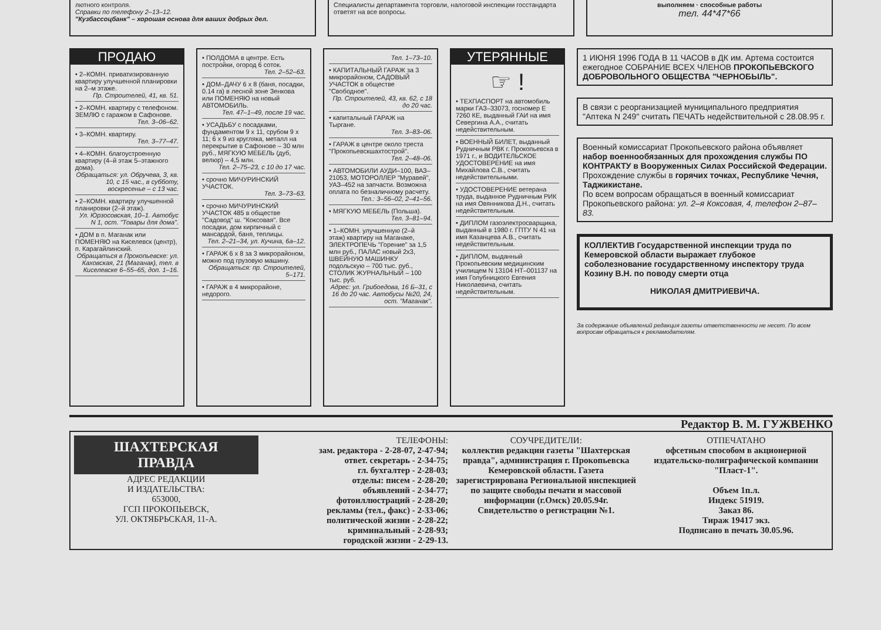лютного контроля.
Справки по телефону 2–13–12.
"Кузбассоцбанк" – хорошая основа для ваших добрых дел.
Специалисты департамента торговли, налоговой инспекции госстандарта ответят на все вопросы.
выполняем · способные работы
тел. 44*47*66
ПРОДАЮ
• 2–КОМН. приватизированную квартиру улучшенной планировки на 2–м этаже.
Пр. Строителей, 41, кв. 51.
• 2–КОМН. квартиру с телефоном. ЗЕМЛЮ с гаражом в Сафонове.
Тел. 3–06–62.
• 3–КОМН. квартиру.
Тел. 3–77–47.
• 4–КОМН. благоустроенную квартиру (4–й этаж 5–этажного дома).
Обращаться: ул. Обручева, 3, кв. 10, с 15 час., в субботу, воскресенье – с 13 час.
• 2–КОМН. квартиру улучшенной планировки (2–й этаж).
Ул. Юрзосовская, 10–1. Автобус N 1, ост. "Товары для дома".
• ДОМ в п. Маганак или ПОМЕНЯЮ на Киселевск (центр), п. Карагайлинский.
Обращаться в Прокопьевске: ул. Каховская, 21 (Маганак), тел. в Киселевске 6–55–65, доп. 1–16.
• ПОЛДОМА в центре. Есть постройки, огород 6 соток.
Тел. 2–52–63.
• ДОМ–ДАЧУ 6 х 8 (баня, посадки, 0.14 га) в лесной зоне Зенкова или ПОМЕНЯЮ на новый АВТОМОБИЛЬ.
Тел. 47–1–49, после 19 час.
• УСАДЬБУ с посадками, фундаментом 9 х 11, срубом 9 х 11; 6 х 9 из кругляка, металл на перекрытие в Сафонове – 30 млн руб., МЯГКУЮ МЕБЕЛЬ (дуб, велюр) – 4,5 млн.
Тел. 2–75–23, с 10 до 17 час.
• срочно МИЧУРИНСКИЙ УЧАСТОК.
Тел. 3–73–63.
• срочно МИЧУРИНСКИЙ УЧАСТОК 485 в обществе "Садовод" ш. "Коксовая". Все посадки, дом кирпичный с мансардой, баня, теплицы.
Тел. 2–21–34, ул. Кучина, 6а–12.
• ГАРАЖ 6 х 8 за 3 микрорайоном, можно под грузовую машину.
Обращаться: пр. Строителей, 5–171.
• ГАРАЖ в 4 микрорайоне, недорого.
Тел. 1–73–10.
• КАПИТАЛЬНЫЙ ГАРАЖ за 3 микрорайоном, САДОВЫЙ УЧАСТОК в обществе "Свободное".
Пр. Строителей, 43, кв. 62, с 18 до 20 час.
• капитальный ГАРАЖ на Тыргане.
Тел. 3–83–06.
• ГАРАЖ в центре около треста "Прокопьевскшахтострой".
Тел. 2–48–06.
• АВТОМОБИЛИ АУДИ–100, ВАЗ–21053, МОТОРОЛЛЕР "Муравей", УАЗ–452 на запчасти. Возможна оплата по безналичному расчету.
Тел.: 3–56–02, 2–41–56.
• МЯГКУЮ МЕБЕЛЬ (Польша).
Тел. 3–81–94.
• 1–КОМН. улучшенную (2–й этаж) квартиру на Маганаке, ЭЛЕКТРОПЕЧЬ "Горение" за 1,5 млн руб., ПАЛАС новый 2х3, ШВЕЙНУЮ МАШИНКУ подольскую – 700 тыс. руб., СТОЛИК ЖУРНАЛЬНЫЙ – 100 тыс. руб.
Адрес: ул. Грибоедова, 16 Б–31, с 16 до 20 час. Автобусы №20, 24, ост. "Маганак".
УТЕРЯННЫЕ
☞ !
• ТЕХПАСПОРТ на автомобиль марки ГАЗ–33073, госномер Е 7260 КЕ, выданный ГАИ на имя Севергина А.А., считать недействительным.
• ВОЕННЫЙ БИЛЕТ, выданный Рудничным РВК г. Прокопьевска в 1971 г., и ВОДИТЕЛЬСКОЕ УДОСТОВЕРЕНИЕ на имя Михайлова С.В., считать недействительными.
• УДОСТОВЕРЕНИЕ ветерана труда, выданное Рудничным РИК на имя Овянникова Д.Н., считать недействительным.
• ДИПЛОМ газоэлектросварщика, выданный в 1980 г. ГПТУ N 41 на имя Казанцева А.В., считать недействительным.
• ДИПЛОМ, выданный Прокопьевским медицинским училищем N 13104 НТ–001137 на имя Голубницкого Евгения Николаевича, считать недействительным.
1 ИЮНЯ 1996 ГОДА В 11 ЧАСОВ в ДК им. Артема состоится ежегодное СОБРАНИЕ ВСЕХ ЧЛЕНОВ ПРОКОПЬЕВСКОГО ДОБРОВОЛЬНОГО ОБЩЕСТВА "ЧЕРНОБЫЛЬ".
В связи с реорганизацией муниципального предприятия "Аптека N 249" считать ПЕЧАТЬ недействительной с 28.08.95 г.
Военный комиссариат Прокопьевского района объявляет набор военнообязанных для прохождения службы ПО КОНТРАКТУ в Вооруженных Силах Российской Федерации.
Прохождение службы в горячих точках, Республике Чечня, Таджикистане.
По всем вопросам обращаться в военный комиссариат Прокопьевского района: ул. 2–я Коксовая, 4, телефон 2–87–83.
КОЛЛЕКТИВ Государственной инспекции труда по Кемеровской области выражает глубокое соболезнование государственному инспектору труда Козину В.Н. по поводу смерти отца
НИКОЛАЯ ДМИТРИЕВИЧА.
За содержание объявлений редакция газеты ответственности не несет. По всем вопросам обращаться к рекламодателям.
Редактор В. М. ГУЖВЕНКО
ШАХТЕРСКАЯ
ПРАВДА
АДРЕС РЕДАКЦИИ
И ИЗДАТЕЛЬСТВА:
653000,
ГСП ПРОКОПЬЕВСК,
УЛ. ОКТЯБРЬСКАЯ, 11-А.
ТЕЛЕФОНЫ:
зам. редактора - 2-28-07, 2-47-94;
ответ. секретарь - 2-34-75;
гл. бухгалтер - 2-28-03;
отделы: писем - 2-28-20;
объявлений - 2-34-77;
фотоиллюстраций - 2-28-20;
рекламы (тел., факс) - 2-33-06;
политической жизни - 2-28-22;
криминальный - 2-28-93;
городской жизни - 2-29-13.
СОУЧРЕДИТЕЛИ:
коллектив редакции газеты "Шахтерская правда", администрация г. Прокопьевска Кемеровской области. Газета зарегистрирована Региональной инспекцией по защите свободы печати и массовой информации (г.Омск) 20.05.94г. Свидетельство о регистрации №1.
ОТПЕЧАТАНО
офсетным способом в акционерной издательско-полиграфической компании "Пласт-1".
Объем 1п.л.
Индекс 51919.
Заказ 86.
Тираж 19417 экз.
Подписано в печать 30.05.96.